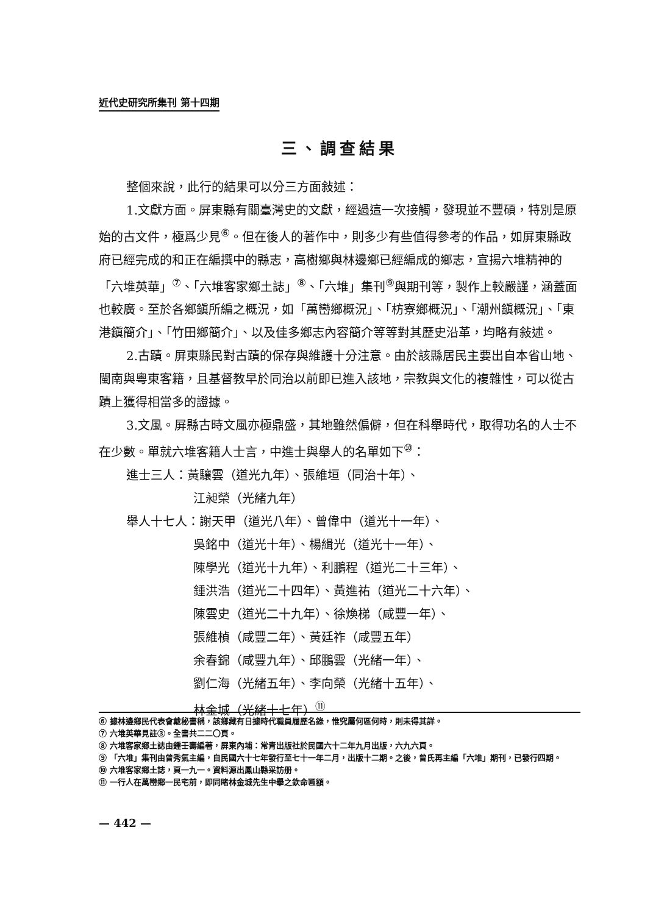近代史研究所集刊 第十四期
三、調查結果
整個來說，此行的結果可以分三方面敍述：
1.文獻方面。屏東縣有關臺灣史的文獻，經過這一次接觸，發現並不豐碩，特別是原始的古文件，極爲少見<sup>⑥</sup>。但在後人的著作中，則多少有些值得參考的作品，如屏東縣政府已經完成的和正在編撰中的縣志，高樹鄉與林邊鄉已經編成的鄉志，宣揚六堆精神的「六堆英華」<sup>⑦</sup>、「六堆客家鄉土誌」<sup>⑧</sup>、「六堆」集刊<sup>⑨</sup>與期刊等，製作上較嚴謹，涵蓋面也較廣。至於各鄉鎭所編之概況，如「萬巒鄉概況」、「枋寮鄉概況」、「潮州鎭概況」、「東港鎭簡介」、「竹田鄉簡介」、以及佳多鄉志內容簡介等等對其歷史沿革，均略有敍述。
2.古蹟。屏東縣民對古蹟的保存與維護十分注意。由於該縣居民主要出自本省山地、閩南與粵東客籍，且基督教早於同治以前即已進入該地，宗教與文化的複雜性，可以從古蹟上獲得相當多的證據。
3.文風。屏縣古時文風亦極鼎盛，其地雖然偏僻，但在科舉時代，取得功名的人士不在少數。單就六堆客籍人士言，中進士與舉人的名單如下<sup>⑩</sup>：
進士三人：黃驤雲（道光九年）、張維垣（同治十年）、
江昶榮（光緒九年）
舉人十七人：謝天甲（道光八年）、曾偉中（道光十一年）、
吳銘中（道光十年）、楊緝光（道光十一年）、
陳學光（道光十九年）、利鵬程（道光二十三年）、
鍾洪浩（道光二十四年）、黃進祐（道光二十六年）、
陳雲史（道光二十九年）、徐煥梯（咸豐一年）、
張維楨（咸豐二年）、黃廷祚（咸豐五年）
余春錦（咸豐九年）、邱鵬雲（光緒一年）、
劉仁海（光緒五年）、李向榮（光緒十五年）、
林金城（光緒十七年）<sup>⑪</sup>
⑥ 據林邊鄉民代表會戴秘書稱，該鄉藏有日據時代職員履歷名錄，惟究屬何區何時，則未得其詳。
⑦ 六堆英華見註③。全書共二二〇頁。
⑧ 六堆客家鄉土誌由鍾壬壽編著，屏東內埔：常青出版社於民國六十二年九月出版，六九六頁。
⑨ 「六堆」集刊由曾秀氣主編，自民國六十七年發行至七十一年二月，出版十二期。之後，曾氏再主編「六堆」期刊，已發行四期。
⑩ 六堆客家鄉土誌，頁一九一。資料源出鳳山縣采訪册。
⑪ 一行人在萬巒鄉一民宅前，即同睹林金城先生中擧之欽命匾額。
— 442 —